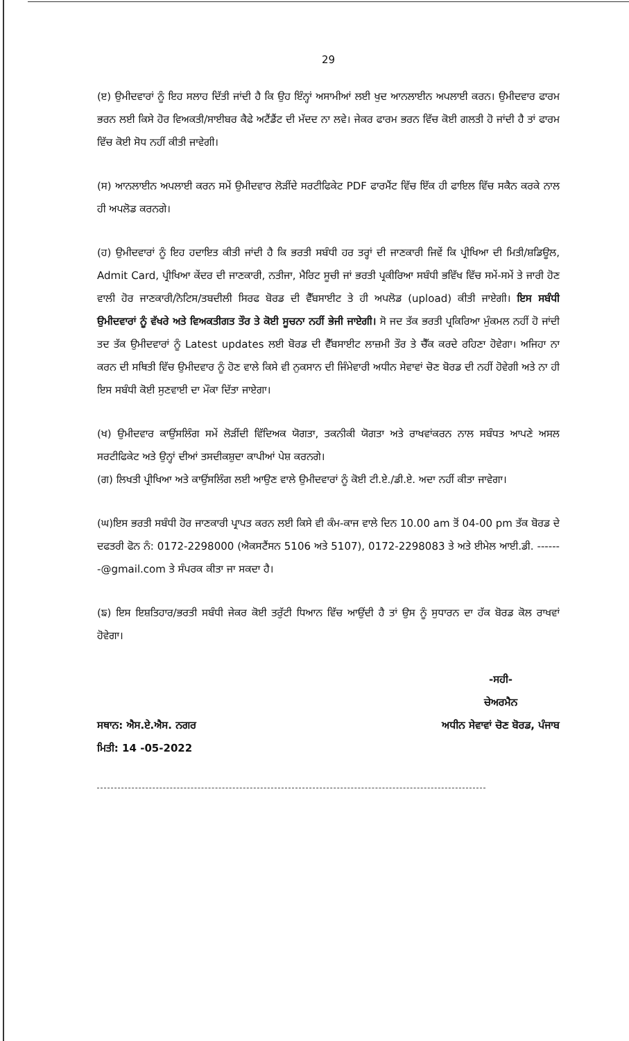29
(ੲ) ਉਮੀਦਵਾਰਾਂ ਨੂੰ ਇਹ ਸਲਾਹ ਦਿੱਤੀ ਜਾਂਦੀ ਹੈ ਕਿ ਉਹ ਇੰਨ੍ਹਾਂ ਅਸਾਮੀਆਂ ਲਈ ਖੁਦ ਆਨਲਾਈਨ ਅਪਲਾਈ ਕਰਨ। ਉਮੀਦਵਾਰ ਫਾਰਮ ਭਰਨ ਲਈ ਕਿਸੇ ਹੋਰ ਵਿਅਕਤੀ/ਸਾਈਬਰ ਕੈਫੇ ਅਟੈਂਡੈਂਟ ਦੀ ਮੱਦਦ ਨਾ ਲਵੇ। ਜੇਕਰ ਫਾਰਮ ਭਰਨ ਵਿੱਚ ਕੋਈ ਗਲਤੀ ਹੋ ਜਾਂਦੀ ਹੈ ਤਾਂ ਫਾਰਮ ਵਿੱਚ ਕੋਈ ਸੋਧ ਨਹੀਂ ਕੀਤੀ ਜਾਵੇਗੀ।
(ਸ) ਆਨਲਾਈਨ ਅਪਲਾਈ ਕਰਨ ਸਮੇਂ ਉਮੀਦਵਾਰ ਲੋੜੀਂਦੇ ਸਰਟੀਫਿਕੇਟ PDF ਫਾਰਮੈਂਟ ਵਿੱਚ ਇੱਕ ਹੀ ਫਾਇਲ ਵਿੱਚ ਸਕੈਨ ਕਰਕੇ ਨਾਲ ਹੀ ਅਪਲੋਡ ਕਰਨਗੇ।
(ਹ) ਉਮੀਦਵਾਰਾਂ ਨੂੰ ਇਹ ਹਦਾਇਤ ਕੀਤੀ ਜਾਂਦੀ ਹੈ ਕਿ ਭਰਤੀ ਸਬੰਧੀ ਹਰ ਤਰ੍ਹਾਂ ਦੀ ਜਾਣਕਾਰੀ ਜਿਵੇਂ ਕਿ ਪ੍ਰੀਖਿਆ ਦੀ ਮਿਤੀ/ਸ਼ਡਿਊਲ, Admit Card, ਪ੍ਰੀਖਿਆ ਕੇਂਦਰ ਦੀ ਜਾਣਕਾਰੀ, ਨਤੀਜਾ, ਮੈਰਿਟ ਸੂਚੀ ਜਾਂ ਭਰਤੀ ਪ੍ਰਕੀਰਿਆ ਸਬੰਧੀ ਭਵਿੱਖ ਵਿੱਚ ਸਮੇਂ-ਸਮੇਂ ਤੇ ਜਾਰੀ ਹੋਣ ਵਾਲੀ ਹੋਰ ਜਾਣਕਾਰੀ/ਨੋਟਿਸ/ਤਬਦੀਲੀ ਸਿਰਫ ਬੋਰਡ ਦੀ ਵੈੱਬਸਾਈਟ ਤੇ ਹੀ ਅਪਲੋਡ (upload) ਕੀਤੀ ਜਾਏਗੀ। ਇਸ ਸਬੰਧੀ ਉਮੀਦਵਾਰਾਂ ਨੂੰ ਵੱਖਰੇ ਅਤੇ ਵਿਅਕਤੀਗਤ ਤੌਰ ਤੇ ਕੋਈ ਸੂਚਨਾ ਨਹੀਂ ਭੇਜੀ ਜਾਏਗੀ। ਸੋ ਜਦ ਤੱਕ ਭਰਤੀ ਪ੍ਰਕਿਰਿਆ ਮੁੰਕਮਲ ਨਹੀਂ ਹੋ ਜਾਂਦੀ ਤਦ ਤੱਕ ਉਮੀਦਵਾਰਾਂ ਨੂੰ Latest updates ਲਈ ਬੋਰਡ ਦੀ ਵੈੱਬਸਾਈਟ ਲਾਜ਼ਮੀ ਤੌਰ ਤੇ ਚੈੱਕ ਕਰਦੇ ਰਹਿਣਾ ਹੋਵੇਗਾ। ਅਜਿਹਾ ਨਾ ਕਰਨ ਦੀ ਸਥਿਤੀ ਵਿੱਚ ਉਮੀਦਵਾਰ ਨੂੰ ਹੋਣ ਵਾਲੇ ਕਿਸੇ ਵੀ ਨੁਕਸਾਨ ਦੀ ਜਿੰਮੇਵਾਰੀ ਅਧੀਨ ਸੇਵਾਵਾਂ ਚੋਣ ਬੋਰਡ ਦੀ ਨਹੀਂ ਹੋਵੇਗੀ ਅਤੇ ਨਾ ਹੀ ਇਸ ਸਬੰਧੀ ਕੋਈ ਸੁਣਵਾਈ ਦਾ ਮੌਕਾ ਦਿੱਤਾ ਜਾਏਗਾ।
(ਖ) ਉਮੀਦਵਾਰ ਕਾਉਂਸਲਿੰਗ ਸਮੇਂ ਲੋੜੀਂਦੀ ਵਿੱਦਿਅਕ ਯੋਗਤਾ, ਤਕਨੀਕੀ ਯੋਗਤਾ ਅਤੇ ਰਾਖਵਾਂਕਰਨ ਨਾਲ ਸਬੰਧਤ ਆਪਣੇ ਅਸਲ ਸਰਟੀਫਿਕੇਟ ਅਤੇ ਉਨ੍ਹਾਂ ਦੀਆਂ ਤਸਦੀਕਸ਼ੁਦਾ ਕਾਪੀਆਂ ਪੇਸ਼ ਕਰਨਗੇ।
(ਗ) ਲਿਖਤੀ ਪ੍ਰੀਖਿਆ ਅਤੇ ਕਾਉਂਸਲਿੰਗ ਲਈ ਆਉਣ ਵਾਲੇ ਉਮੀਦਵਾਰਾਂ ਨੂੰ ਕੋਈ ਟੀ.ਏ./ਡੀ.ਏ. ਅਦਾ ਨਹੀਂ ਕੀਤਾ ਜਾਵੇਗਾ।
(ਘ)ਇਸ ਭਰਤੀ ਸਬੰਧੀ ਹੋਰ ਜਾਣਕਾਰੀ ਪ੍ਰਾਪਤ ਕਰਨ ਲਈ ਕਿਸੇ ਵੀ ਕੰਮ-ਕਾਜ ਵਾਲੇ ਦਿਨ 10.00 am ਤੋਂ 04-00 pm ਤੱਕ ਬੋਰਡ ਦੇ ਦਫਤਰੀ ਫੋਨ ਨੰ: 0172-2298000 (ਐਕਸਟੈਂਸਨ 5106 ਅਤੇ 5107), 0172-2298083 ਤੇ ਅਤੇ ਈਮੇਲ ਆਈ.ਡੀ. -------@gmail.com ਤੇ ਸੰਪਰਕ ਕੀਤਾ ਜਾ ਸਕਦਾ ਹੈ।
(ਙ) ਇਸ ਇਸ਼ਤਿਹਾਰ/ਭਰਤੀ ਸਬੰਧੀ ਜੇਕਰ ਕੋਈ ਤਰੁੱਟੀ ਧਿਆਨ ਵਿੱਚ ਆਉਂਦੀ ਹੈ ਤਾਂ ਉਸ ਨੂੰ ਸੁਧਾਰਨ ਦਾ ਹੱਕ ਬੋਰਡ ਕੋਲ ਰਾਖਵਾਂ ਹੋਵੇਗਾ।
ਸਥਾਨ: ਐਸ.ਏ.ਐਸ. ਨਗਰ
ਮਿਤੀ: 14 -05-2022
-ਸਹੀ-
ਚੇਅਰਮੈਨ
ਅਧੀਨ ਸੇਵਾਵਾਂ ਚੋਣ ਬੋਰਡ, ਪੰਜਾਬ